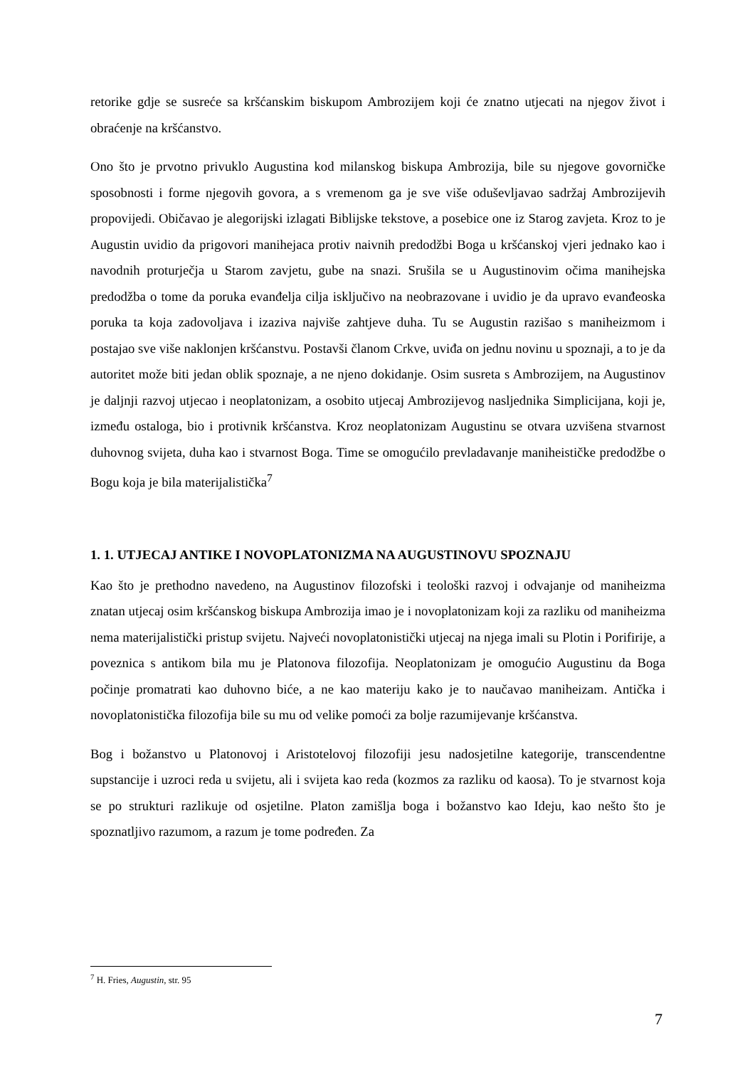retorike gdje se susreće sa kršćanskim biskupom Ambrozijem koji će znatno utjecati na njegov život i obraćenje na kršćanstvo.
Ono što je prvotno privuklo Augustina kod milanskog biskupa Ambrozija, bile su njegove govorničke sposobnosti i forme njegovih govora, a s vremenom ga je sve više oduševljavao sadržaj Ambrozijevih propovijedi. Običavao je alegorijski izlagati Biblijske tekstove, a posebice one iz Starog zavjeta. Kroz to je Augustin uvidio da prigovori manihejaca protiv naivnih predodžbi Boga u kršćanskoj vjeri jednako kao i navodnih proturječja u Starom zavjetu, gube na snazi. Srušila se u Augustinovim očima manihejska predodžba o tome da poruka evanđelja cilja isključivo na neobrazovane i uvidio je da upravo evanđeoska poruka ta koja zadovoljava i izaziva najviše zahtjeve duha. Tu se Augustin razišao s maniheizmom i postajao sve više naklonjen kršćanstvu. Postavši članom Crkve, uviđa on jednu novinu u spoznaji, a to je da autoritet može biti jedan oblik spoznaje, a ne njeno dokidanje. Osim susreta s Ambrozijem, na Augustinov je daljnji razvoj utjecao i neoplatonizam, a osobito utjecaj Ambrozijevog nasljednika Simplicijana, koji je, između ostaloga, bio i protivnik kršćanstva. Kroz neoplatonizam Augustinu se otvara uzvišena stvarnost duhovnog svijeta, duha kao i stvarnost Boga. Time se omogućilo prevladavanje maniheističke predodžbe o Bogu koja je bila materijalistička<sup>7</sup>
1. 1. UTJECAJ ANTIKE I NOVOPLATONIZMA NA AUGUSTINOVU SPOZNAJU
Kao što je prethodno navedeno, na Augustinov filozofski i teološki razvoj i odvajanje od maniheizma znatan utjecaj osim kršćanskog biskupa Ambrozija imao je i novoplatonizam koji za razliku od maniheizma nema materijalistički pristup svijetu. Najveći novoplatonistički utjecaj na njega imali su Plotin i Porifirije, a poveznica s antikom bila mu je Platonova filozofija. Neoplatonizam je omogućio Augustinu da Boga počinje promatrati kao duhovno biće, a ne kao materiju kako je to naučavao maniheizam. Antička i novoplatonistička filozofija bile su mu od velike pomoći za bolje razumijevanje kršćanstva.
Bog i božanstvo u Platonovoj i Aristotelovoj filozofiji jesu nadosjetilne kategorije, transcendentne supstancije i uzroci reda u svijetu, ali i svijeta kao reda (kozmos za razliku od kaosa). To je stvarnost koja se po strukturi razlikuje od osjetilne. Platon zamišlja boga i božanstvo kao Ideju, kao nešto što je spoznatljivo razumom, a razum je tome podređen. Za
<sup>7</sup> H. Fries, Augustin, str. 95
7